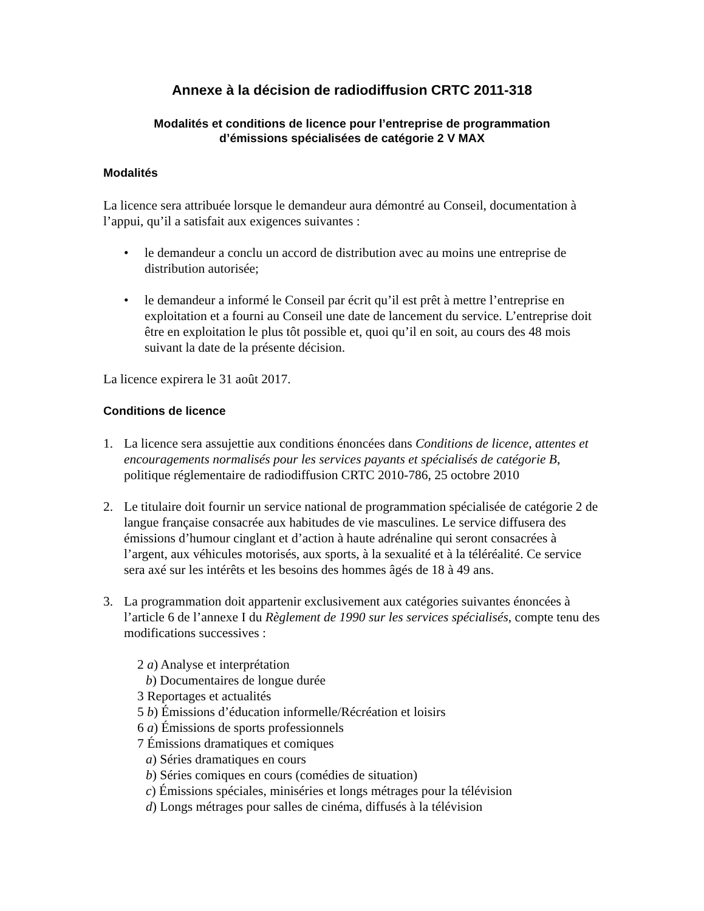Annexe à la décision de radiodiffusion CRTC 2011-318
Modalités et conditions de licence pour l’entreprise de programmation
d’émissions spécialisées de catégorie 2 V MAX
Modalités
La licence sera attribuée lorsque le demandeur aura démontré au Conseil, documentation à l’appui, qu’il a satisfait aux exigences suivantes :
• le demandeur a conclu un accord de distribution avec au moins une entreprise de distribution autorisée;
• le demandeur a informé le Conseil par écrit qu’il est prêt à mettre l’entreprise en exploitation et a fourni au Conseil une date de lancement du service. L’entreprise doit être en exploitation le plus tôt possible et, quoi qu’il en soit, au cours des 48 mois suivant la date de la présente décision.
La licence expirera le 31 août 2017.
Conditions de licence
1. La licence sera assujettie aux conditions énoncées dans Conditions de licence, attentes et encouragements normalisés pour les services payants et spécialisés de catégorie B, politique réglementaire de radiodiffusion CRTC 2010-786, 25 octobre 2010
2. Le titulaire doit fournir un service national de programmation spécialisée de catégorie 2 de langue française consacrée aux habitudes de vie masculines. Le service diffusera des émissions d’humour cinglant et d’action à haute adrénaline qui seront consacrées à l’argent, aux véhicules motorisés, aux sports, à la sexualité et à la téléréalité. Ce service sera axé sur les intérêts et les besoins des hommes âgés de 18 à 49 ans.
3. La programmation doit appartenir exclusivement aux catégories suivantes énoncées à l’article 6 de l’annexe I du Règlement de 1990 sur les services spécialisés, compte tenu des modifications successives :
2 a) Analyse et interprétation
b) Documentaires de longue durée
3 Reportages et actualités
5 b) Émissions d’éducation informelle/Récréation et loisirs
6 a) Émissions de sports professionnels
7 Émissions dramatiques et comiques
a) Séries dramatiques en cours
b) Séries comiques en cours (comédies de situation)
c) Émissions spéciales, miniséries et longs métrages pour la télévision
d) Longs métrages pour salles de cinéma, diffusés à la télévision